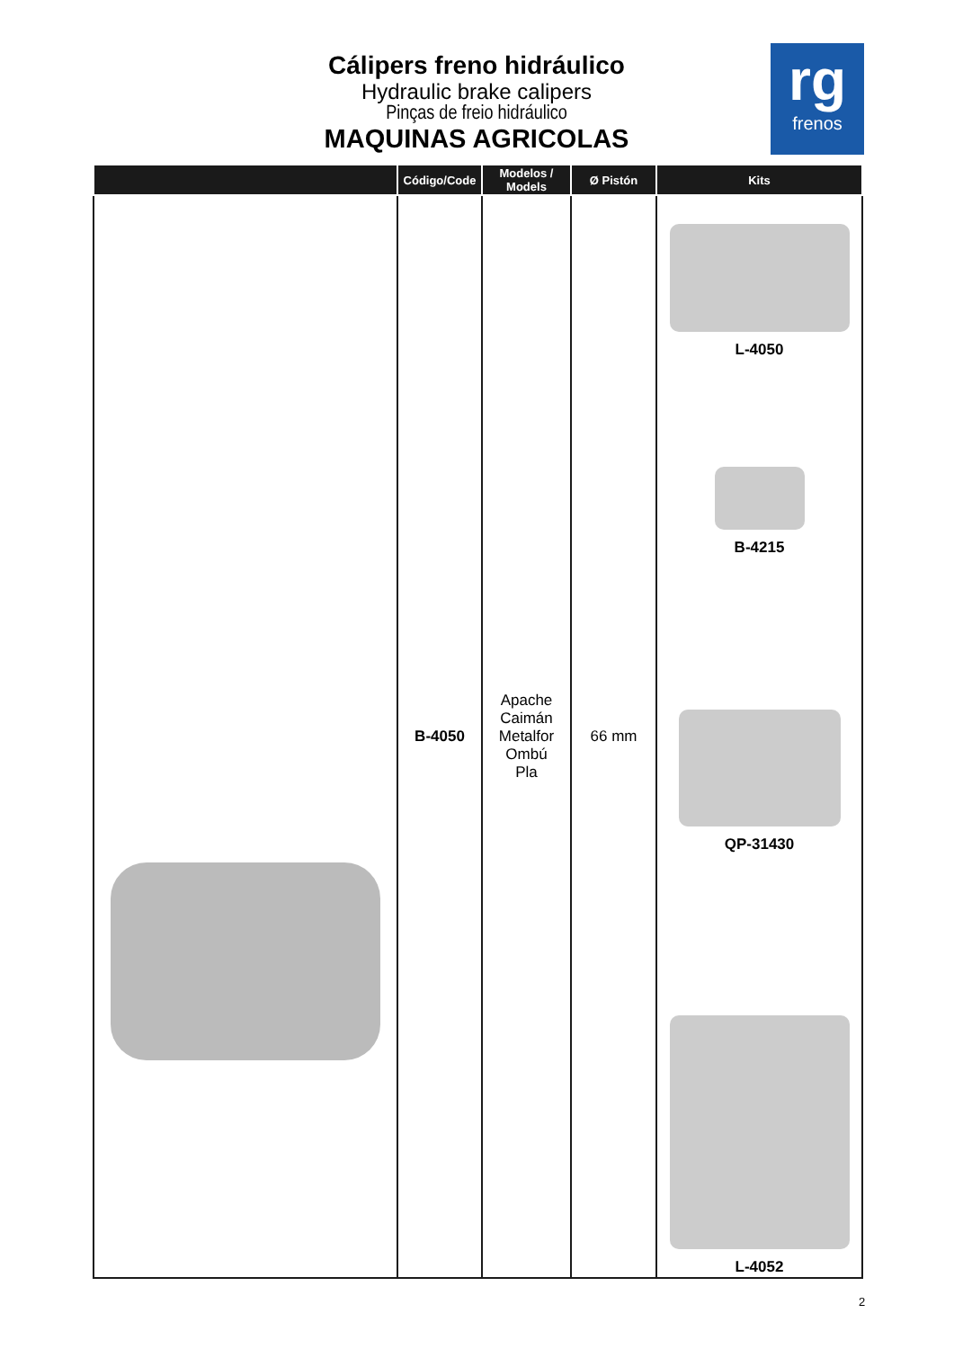Cálipers freno hidráulico
Hydraulic brake calipers
Pinças de freio hidráulico
MAQUINAS AGRICOLAS
rg
frenos
| | Código/Code | Modelos / Models | Ø Pistón | Kits |
| --- | --- | --- | --- | --- |
| | B-4050 | Apache Caimán Metalfor Ombú Pla | 66 mm | L-4050 B-4215 QP-31430 L-4052 |
2